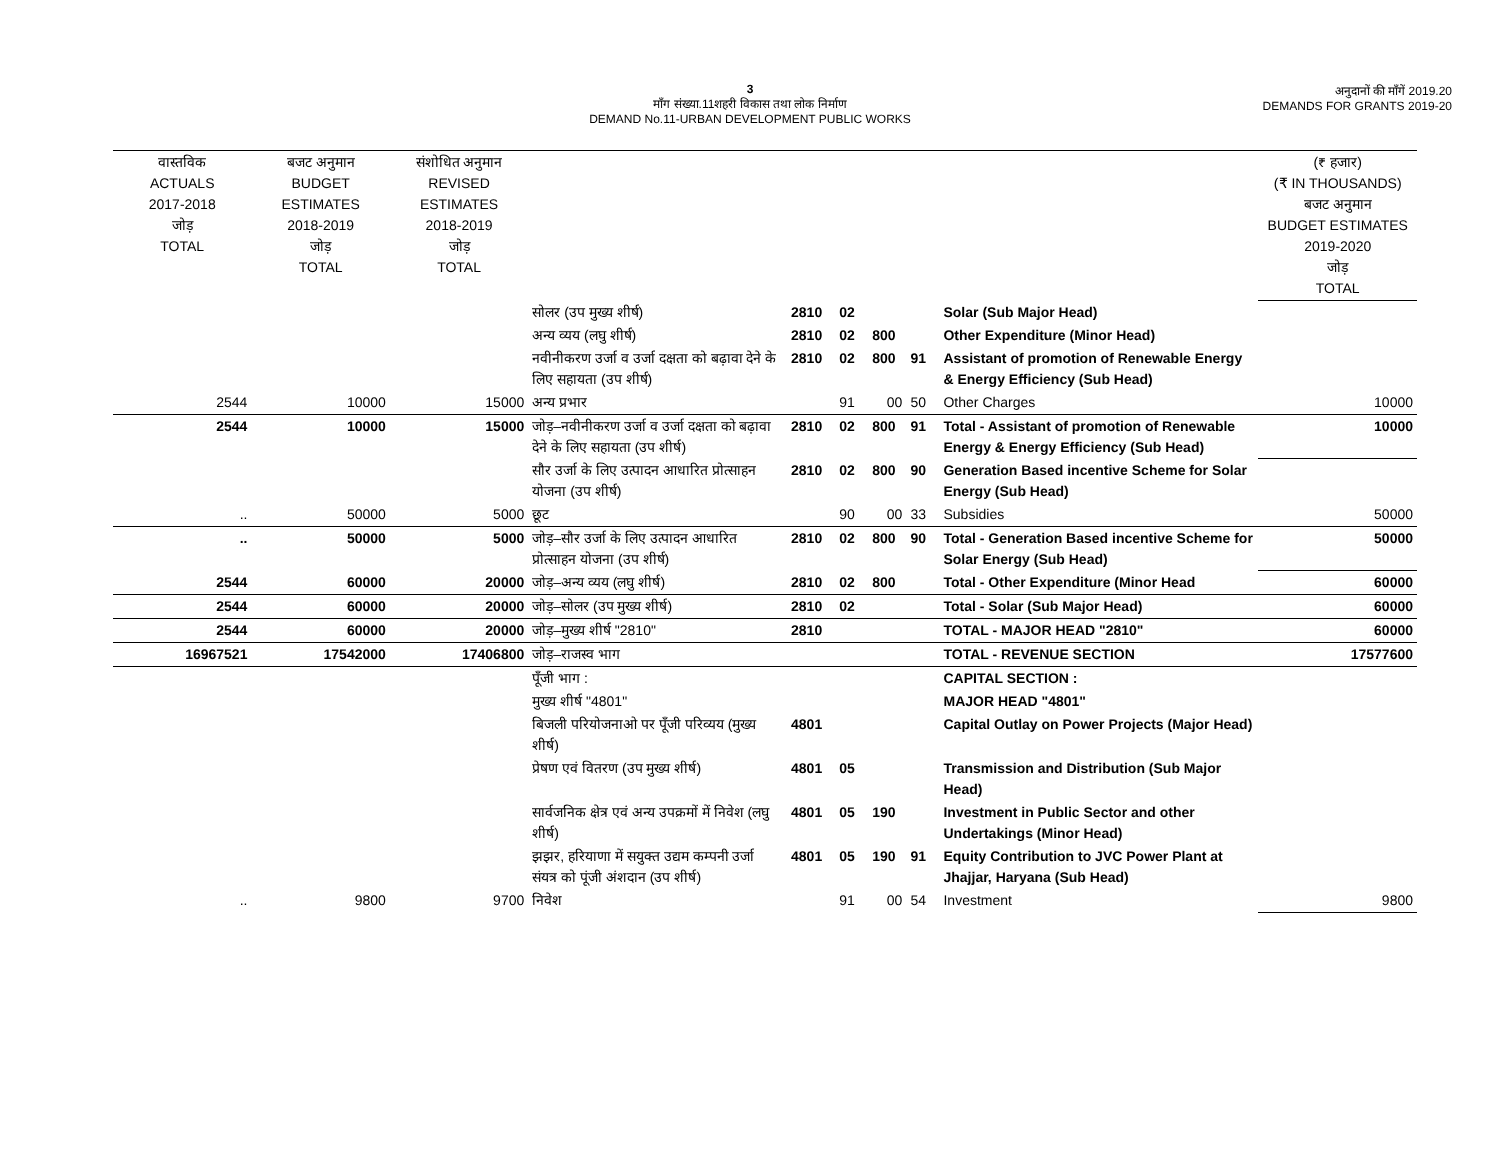3
माँग संख्या.11शहरी विकास तथा लोक निर्माण
DEMAND No.11-URBAN DEVELOPMENT PUBLIC WORKS
अनुदानों की माँगें 2019.20
DEMANDS FOR GRANTS 2019-20
| वास्तविक ACTUALS 2017-2018 जोड़ TOTAL | बजट अनुमान BUDGET ESTIMATES 2018-2019 जोड़ TOTAL | संशोधित अनुमान REVISED ESTIMATES 2018-2019 जोड़ TOTAL | | | | | | | (₹ हजार) (₹ IN THOUSANDS) बजट अनुमान BUDGET ESTIMATES 2019-2020 जोड़ TOTAL |
| --- | --- | --- | --- | --- | --- | --- | --- | --- | --- |
| | | | सोलर (उप मुख्य शीर्ष) | 2810 | 02 | | | Solar (Sub Major Head) | |
| | | | अन्य व्यय (लघु शीर्ष) | 2810 | 02 | 800 | | Other Expenditure (Minor Head) | |
| | | | नवीनीकरण उर्जा व उर्जा दक्षता को बढ़ावा देने के लिए सहायता (उप शीर्ष) | 2810 | 02 | 800 | 91 | Assistant of promotion of Renewable Energy & Energy Efficiency (Sub Head) | |
| 2544 | 10000 | 15000 | अन्य प्रभार | | 91 | 00 | 50 | Other Charges | 10000 |
| 2544 | 10000 | 15000 | जोड़–नवीनीकरण उर्जा व उर्जा दक्षता को बढ़ावा देने के लिए सहायता (उप शीर्ष) | 2810 | 02 | 800 | 91 | Total - Assistant of promotion of Renewable Energy & Energy Efficiency (Sub Head) | 10000 |
| | | | सौर उर्जा के लिए उत्पादन आधारित प्रोत्साहन योजना (उप शीर्ष) | 2810 | 02 | 800 | 90 | Generation Based incentive Scheme for Solar Energy (Sub Head) | |
| .. | 50000 | 5000 | छूट | | 90 | 00 | 33 | Subsidies | 50000 |
| .. | 50000 | 5000 | जोड़–सौर उर्जा के लिए उत्पादन आधारित प्रोत्साहन योजना (उप शीर्ष) | 2810 | 02 | 800 | 90 | Total - Generation Based incentive Scheme for Solar Energy (Sub Head) | 50000 |
| 2544 | 60000 | 20000 | जोड़–अन्य व्यय (लघु शीर्ष) | 2810 | 02 | 800 | | Total - Other Expenditure (Minor Head | 60000 |
| 2544 | 60000 | 20000 | जोड़–सोलर (उप मुख्य शीर्ष) | 2810 | 02 | | | Total - Solar (Sub Major Head) | 60000 |
| 2544 | 60000 | 20000 | जोड़–मुख्य शीर्ष "2810" | 2810 | | | | TOTAL - MAJOR HEAD "2810" | 60000 |
| 16967521 | 17542000 | 17406800 | जोड़–राजस्व भाग | | | | | TOTAL - REVENUE SECTION | 17577600 |
| | | | पूँजी भाग : | | | | | CAPITAL SECTION : | |
| | | | मुख्य शीर्ष "4801" | | | | | MAJOR HEAD "4801" | |
| | | | बिजली परियोजनाओ पर पूँजी परिव्यय (मुख्य शीर्ष) | 4801 | | | | Capital Outlay on Power Projects (Major Head) | |
| | | | प्रेषण एवं वितरण (उप मुख्य शीर्ष) | 4801 | 05 | | | Transmission and Distribution (Sub Major Head) | |
| | | | सार्वजनिक क्षेत्र एवं अन्य उपक्रमों में निवेश (लघु शीर्ष) | 4801 | 05 | 190 | | Investment in Public Sector and other Undertakings (Minor Head) | |
| | | | झझर, हरियाणा में सयुक्त उद्यम कम्पनी उर्जा संयत्र को पूंजी अंशदान (उप शीर्ष) | 4801 | 05 | 190 | 91 | Equity Contribution to JVC Power Plant at Jhajjar, Haryana (Sub Head) | |
| .. | 9800 | 9700 | निवेश | | 91 | 00 | 54 | Investment | 9800 |